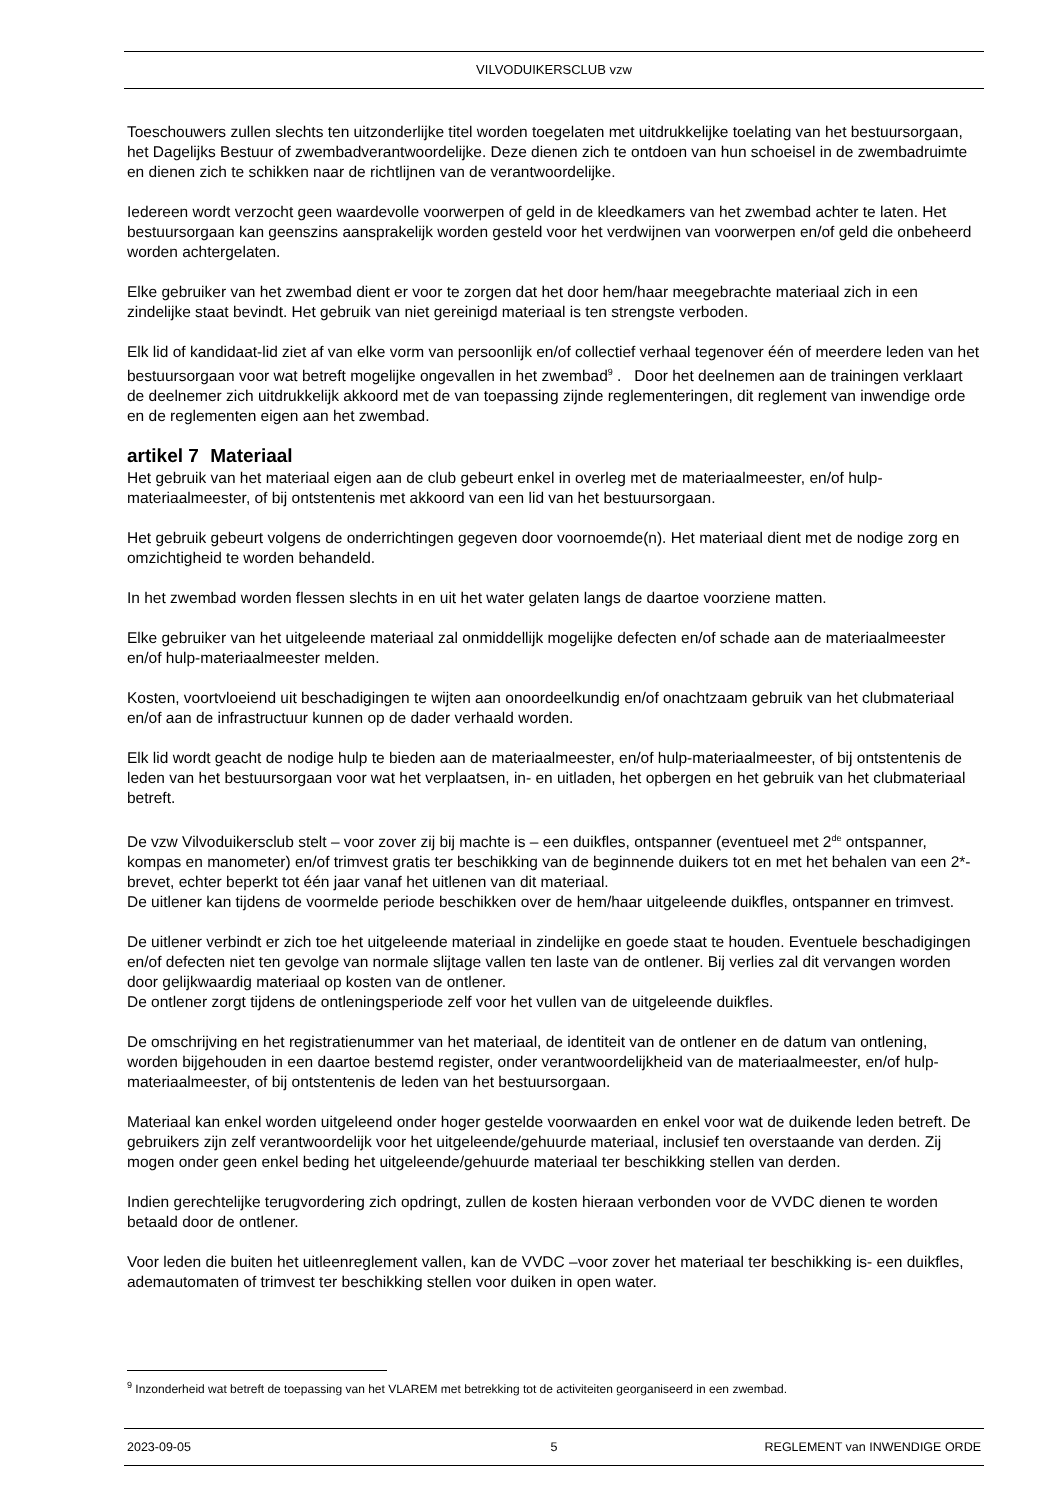VILVODUIKERSCLUB vzw
Toeschouwers zullen slechts ten uitzonderlijke titel worden toegelaten met uitdrukkelijke toelating van het bestuursorgaan, het Dagelijks Bestuur of zwembadverantwoordelijke. Deze dienen zich te ontdoen van hun schoeisel in de zwembadruimte en dienen zich te schikken naar de richtlijnen van de verantwoordelijke.
Iedereen wordt verzocht geen waardevolle voorwerpen of geld in de kleedkamers van het zwembad achter te laten. Het bestuursorgaan kan geenszins aansprakelijk worden gesteld voor het verdwijnen van voorwerpen en/of geld die onbeheerd worden achtergelaten.
Elke gebruiker van het zwembad dient er voor te zorgen dat het door hem/haar meegebrachte materiaal zich in een zindelijke staat bevindt. Het gebruik van niet gereinigd materiaal is ten strengste verboden.
Elk lid of kandidaat-lid ziet af van elke vorm van persoonlijk en/of collectief verhaal tegenover één of meerdere leden van het bestuursorgaan voor wat betreft mogelijke ongevallen in het zwembad<sup>9</sup> . Door het deelnemen aan de trainingen verklaart de deelnemer zich uitdrukkelijk akkoord met de van toepassing zijnde reglementeringen, dit reglement van inwendige orde en de reglementen eigen aan het zwembad.
artikel 7 Materiaal
Het gebruik van het materiaal eigen aan de club gebeurt enkel in overleg met de materiaalmeester, en/of hulp-materiaalmeester, of bij ontstentenis met akkoord van een lid van het bestuursorgaan.
Het gebruik gebeurt volgens de onderrichtingen gegeven door voornoemde(n). Het materiaal dient met de nodige zorg en omzichtigheid te worden behandeld.
In het zwembad worden flessen slechts in en uit het water gelaten langs de daartoe voorziene matten.
Elke gebruiker van het uitgeleende materiaal zal onmiddellijk mogelijke defecten en/of schade aan de materiaalmeester en/of hulp-materiaalmeester melden.
Kosten, voortvloeiend uit beschadigingen te wijten aan onoordeelkundig en/of onachtzaam gebruik van het clubmateriaal en/of aan de infrastructuur kunnen op de dader verhaald worden.
Elk lid wordt geacht de nodige hulp te bieden aan de materiaalmeester, en/of hulp-materiaalmeester, of bij ontstentenis de leden van het bestuursorgaan voor wat het verplaatsen, in- en uitladen, het opbergen en het gebruik van het clubmateriaal betreft.
De vzw Vilvoduikersclub stelt – voor zover zij bij machte is – een duikfles, ontspanner (eventueel met 2<sup>de</sup> ontspanner, kompas en manometer) en/of trimvest gratis ter beschikking van de beginnende duikers tot en met het behalen van een 2*-brevet, echter beperkt tot één jaar vanaf het uitlenen van dit materiaal.
De uitlener kan tijdens de voormelde periode beschikken over de hem/haar uitgeleende duikfles, ontspanner en trimvest.
De uitlener verbindt er zich toe het uitgeleende materiaal in zindelijke en goede staat te houden. Eventuele beschadigingen en/of defecten niet ten gevolge van normale slijtage vallen ten laste van de ontlener. Bij verlies zal dit vervangen worden door gelijkwaardig materiaal op kosten van de ontlener.
De ontlener zorgt tijdens de ontleningsperiode zelf voor het vullen van de uitgeleende duikfles.
De omschrijving en het registratienummer van het materiaal, de identiteit van de ontlener en de datum van ontlening, worden bijgehouden in een daartoe bestemd register, onder verantwoordelijkheid van de materiaalmeester, en/of hulp-materiaalmeester, of bij ontstentenis de leden van het bestuursorgaan.
Materiaal kan enkel worden uitgeleend onder hoger gestelde voorwaarden en enkel voor wat de duikende leden betreft. De gebruikers zijn zelf verantwoordelijk voor het uitgeleende/gehuurde materiaal, inclusief ten overstaande van derden. Zij mogen onder geen enkel beding het uitgeleende/gehuurde materiaal ter beschikking stellen van derden.
Indien gerechtelijke terugvordering zich opdringt, zullen de kosten hieraan verbonden voor de VVDC dienen te worden betaald door de ontlener.
Voor leden die buiten het uitleenreglement vallen, kan de VVDC –voor zover het materiaal ter beschikking is- een duikfles, ademautomaten of trimvest ter beschikking stellen voor duiken in open water.
<sup>9</sup> Inzonderheid wat betreft de toepassing van het VLAREM met betrekking tot de activiteiten georganiseerd in een zwembad.
2023-09-05 5 REGLEMENT van INWENDIGE ORDE